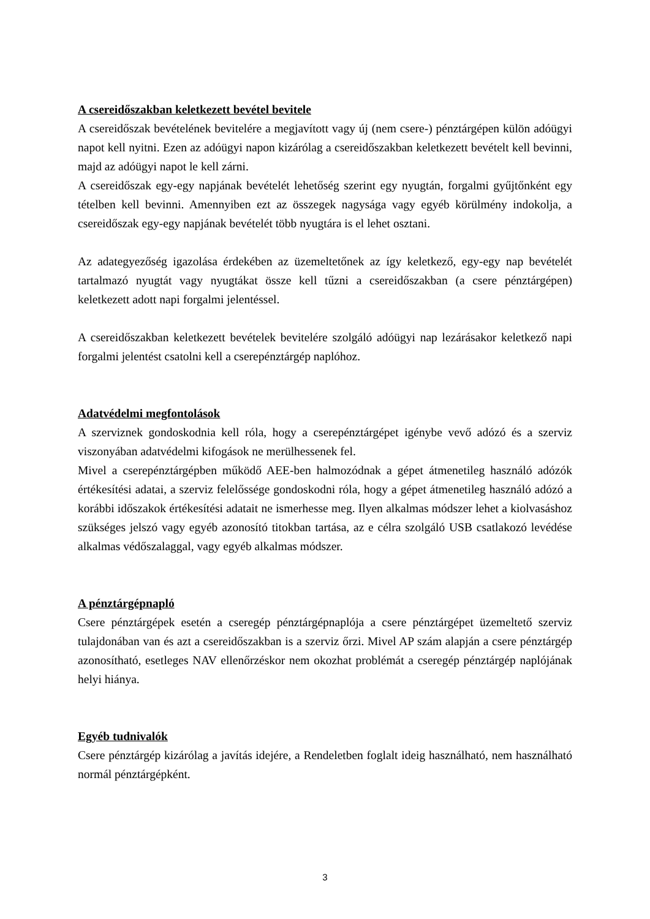A csereidőszakban keletkezett bevétel bevitele
A csereidőszak bevételének bevitelére a megjavított vagy új (nem csere-) pénztárgépen külön adóügyi napot kell nyitni. Ezen az adóügyi napon kizárólag a csereidőszakban keletkezett bevételt kell bevinni, majd az adóügyi napot le kell zárni.
A csereidőszak egy-egy napjának bevételét lehetőség szerint egy nyugtán, forgalmi gyűjtőnként egy tételben kell bevinni. Amennyiben ezt az összegek nagysága vagy egyéb körülmény indokolja, a csereidőszak egy-egy napjának bevételét több nyugtára is el lehet osztani.
Az adategyezőség igazolása érdekében az üzemeltetőnek az így keletkező, egy-egy nap bevételét tartalmazó nyugtát vagy nyugtákat össze kell tűzni a csereidőszakban (a csere pénztárgépen) keletkezett adott napi forgalmi jelentéssel.
A csereidőszakban keletkezett bevételek bevitelére szolgáló adóügyi nap lezárásakor keletkező napi forgalmi jelentést csatolni kell a cserepénztárgép naplóhoz.
Adatvédelmi megfontolások
A szerviznek gondoskodnia kell róla, hogy a cserepénztárgépet igénybe vevő adózó és a szerviz viszonyában adatvédelmi kifogások ne merülhessenek fel.
Mivel a cserepénztárgépben működő AEE-ben halmozódnak a gépet átmenetileg használó adózók értékesítési adatai, a szerviz felelőssége gondoskodni róla, hogy a gépet átmenetileg használó adózó a korábbi időszakok értékesítési adatait ne ismerhesse meg. Ilyen alkalmas módszer lehet a kiolvasáshoz szükséges jelszó vagy egyéb azonosító titokban tartása, az e célra szolgáló USB csatlakozó levédése alkalmas védőszalaggal, vagy egyéb alkalmas módszer.
A pénztárgépnapló
Csere pénztárgépek esetén a cseregép pénztárgépnaplója a csere pénztárgépet üzemeltető szerviz tulajdonában van és azt a csereidőszakban is a szerviz őrzi. Mivel AP szám alapján a csere pénztárgép azonosítható, esetleges NAV ellenőrzéskor nem okozhat problémát a cseregép pénztárgép naplójának helyi hiánya.
Egyéb tudnivalók
Csere pénztárgép kizárólag a javítás idejére, a Rendeletben foglalt ideig használható, nem használható normál pénztárgépként.
3